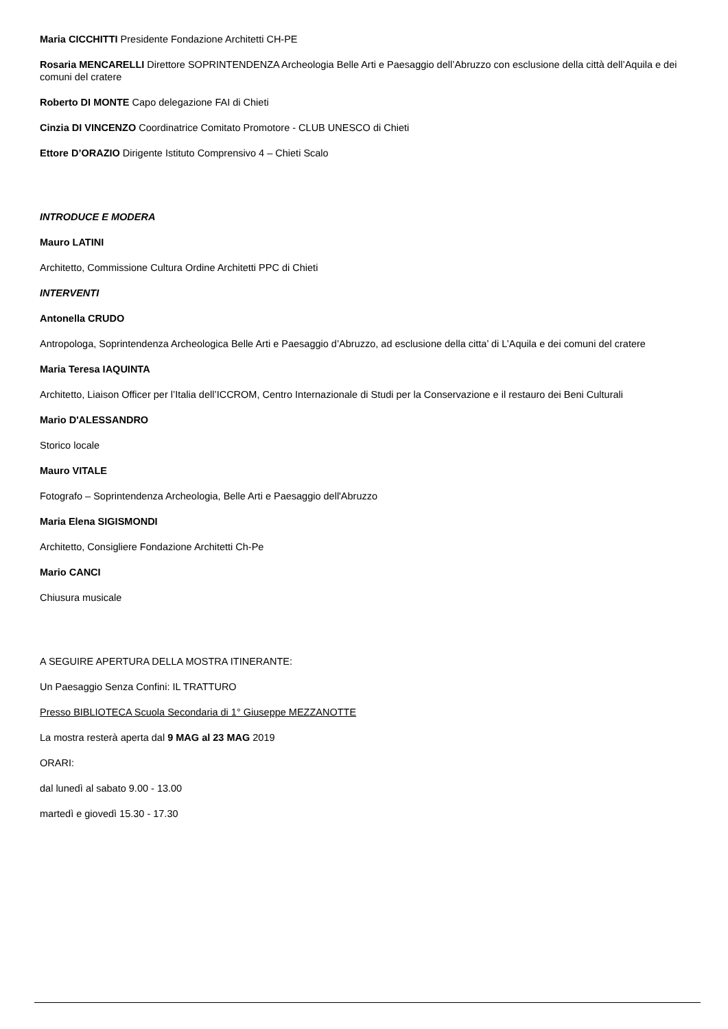Maria CICCHITTI Presidente Fondazione Architetti CH-PE
Rosaria MENCARELLI Direttore SOPRINTENDENZA Archeologia Belle Arti e Paesaggio dell’Abruzzo con esclusione della città dell’Aquila e dei comuni del cratere
Roberto DI MONTE Capo delegazione FAI di Chieti
Cinzia DI VINCENZO Coordinatrice Comitato Promotore - CLUB UNESCO di Chieti
Ettore D’ORAZIO Dirigente Istituto Comprensivo 4 – Chieti Scalo
INTRODUCE E MODERA
Mauro LATINI
Architetto, Commissione Cultura Ordine Architetti PPC di Chieti
INTERVENTI
Antonella CRUDO
Antropologa, Soprintendenza Archeologica Belle Arti e Paesaggio d’Abruzzo, ad esclusione della citta’ di L’Aquila e dei comuni del cratere
Maria Teresa IAQUINTA
Architetto, Liaison Officer per l’Italia dell’ICCROM, Centro Internazionale di Studi per la Conservazione e il restauro dei Beni Culturali
Mario D'ALESSANDRO
Storico locale
Mauro VITALE
Fotografo – Soprintendenza Archeologia, Belle Arti e Paesaggio dell'Abruzzo
Maria Elena SIGISMONDI
Architetto, Consigliere Fondazione Architetti Ch-Pe
Mario CANCI
Chiusura musicale
A SEGUIRE APERTURA DELLA MOSTRA ITINERANTE:
Un Paesaggio Senza Confini: IL TRATTURO
Presso BIBLIOTECA Scuola Secondaria di 1° Giuseppe MEZZANOTTE
La mostra resterà aperta dal 9 MAG al 23 MAG 2019
ORARI:
dal lunedì al sabato 9.00 - 13.00
martedì e giovedì 15.30 - 17.30